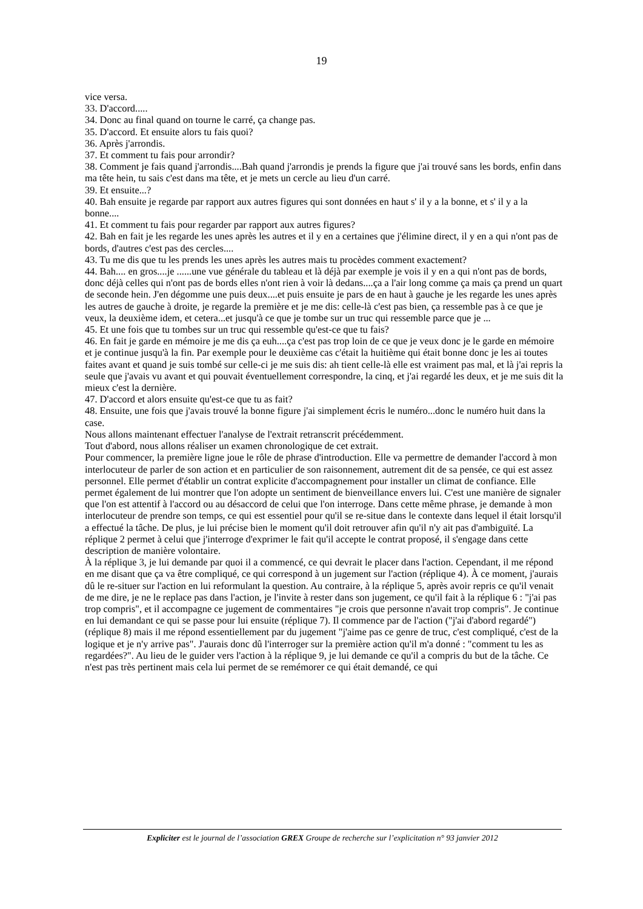19
vice versa.
33. D'accord.....
34. Donc au final quand on tourne le carré, ça change pas.
35. D'accord. Et ensuite alors tu fais quoi?
36. Après j'arrondis.
37. Et comment tu fais pour arrondir?
38. Comment je fais quand j'arrondis....Bah quand j'arrondis je prends la figure que j'ai trouvé sans les bords, enfin dans ma tête hein, tu sais c'est dans ma tête, et je mets un cercle au lieu d'un carré.
39. Et ensuite...?
40. Bah ensuite je regarde par rapport aux autres figures qui sont données en haut s' il y a la bonne, et s' il y a la bonne....
41. Et comment tu fais pour regarder par rapport aux autres figures?
42. Bah en fait je les regarde les unes après les autres et il y en a certaines que j'élimine direct, il y en a qui n'ont pas de bords, d'autres c'est pas des cercles....
43. Tu me dis que tu les prends les unes après les autres mais tu procèdes comment exactement?
44. Bah.... en gros....je ......une vue générale du tableau et là déjà par exemple je vois il y en a qui n'ont pas de bords, donc déjà celles qui n'ont pas de bords elles n'ont rien à voir là dedans....ça a l'air long comme ça mais ça prend un quart de seconde hein. J'en dégomme une puis deux....et puis ensuite je pars de en haut à gauche je les regarde les unes après les autres de gauche à droite, je regarde la première et je me dis: celle-là c'est pas bien, ça ressemble pas à ce que je veux, la deuxième idem, et cetera...et jusqu'à ce que je tombe sur un truc qui ressemble parce que je ...
45. Et une fois que tu tombes sur un truc qui ressemble qu'est-ce que tu fais?
46. En fait je garde en mémoire je me dis ça euh....ça c'est pas trop loin de ce que je veux donc je le garde en mémoire et je continue jusqu'à la fin. Par exemple pour le deuxième cas c'était la huitième qui était bonne donc je les ai toutes faites avant et quand je suis tombé sur celle-ci je me suis dis: ah tient celle-là elle est vraiment pas mal, et là j'ai repris la seule que j'avais vu avant et qui pouvait éventuellement correspondre, la cinq, et j'ai regardé les deux, et je me suis dit la mieux c'est la dernière.
47. D'accord et alors ensuite qu'est-ce que tu as fait?
48. Ensuite, une fois que j'avais trouvé la bonne figure j'ai simplement écris le numéro...donc le numéro huit dans la case.
Nous allons maintenant effectuer l'analyse de l'extrait retranscrit précédemment.
Tout d'abord, nous allons réaliser un examen chronologique de cet extrait.
Pour commencer, la première ligne joue le rôle de phrase d'introduction. Elle va permettre de demander l'accord à mon interlocuteur de parler de son action et en particulier de son raisonnement, autrement dit de sa pensée, ce qui est assez personnel. Elle permet d'établir un contrat explicite d'accompagnement pour installer un climat de confiance. Elle permet également de lui montrer que l'on adopte un sentiment de bienveillance envers lui. C'est une manière de signaler que l'on est attentif à l'accord ou au désaccord de celui que l'on interroge. Dans cette même phrase, je demande à mon interlocuteur de prendre son temps, ce qui est essentiel pour qu'il se re-situe dans le contexte dans lequel il était lorsqu'il a effectué la tâche. De plus, je lui précise bien le moment qu'il doit retrouver afin qu'il n'y ait pas d'ambiguïté. La réplique 2 permet à celui que j'interroge d'exprimer le fait qu'il accepte le contrat proposé, il s'engage dans cette description de manière volontaire.
À la réplique 3, je lui demande par quoi il a commencé, ce qui devrait le placer dans l'action. Cependant, il me répond en me disant que ça va être compliqué, ce qui correspond à un jugement sur l'action (réplique 4). À ce moment, j'aurais dû le re-situer sur l'action en lui reformulant la question. Au contraire, à la réplique 5, après avoir repris ce qu'il venait de me dire, je ne le replace pas dans l'action, je l'invite à rester dans son jugement, ce qu'il fait à la réplique 6 : "j'ai pas trop compris", et il accompagne ce jugement de commentaires "je crois que personne n'avait trop compris". Je continue en lui demandant ce qui se passe pour lui ensuite (réplique 7). Il commence par de l'action ("j'ai d'abord regardé") (réplique 8) mais il me répond essentiellement par du jugement "j'aime pas ce genre de truc, c'est compliqué, c'est de la logique et je n'y arrive pas". J'aurais donc dû l'interroger sur la première action qu'il m'a donné : "comment tu les as regardées?". Au lieu de le guider vers l'action à la réplique 9, je lui demande ce qu'il a compris du but de la tâche. Ce n'est pas très pertinent mais cela lui permet de se remémorer ce qui était demandé, ce qui
Expliciter est le journal de l’association GREX Groupe de recherche sur l’explicitation n° 93 janvier 2012